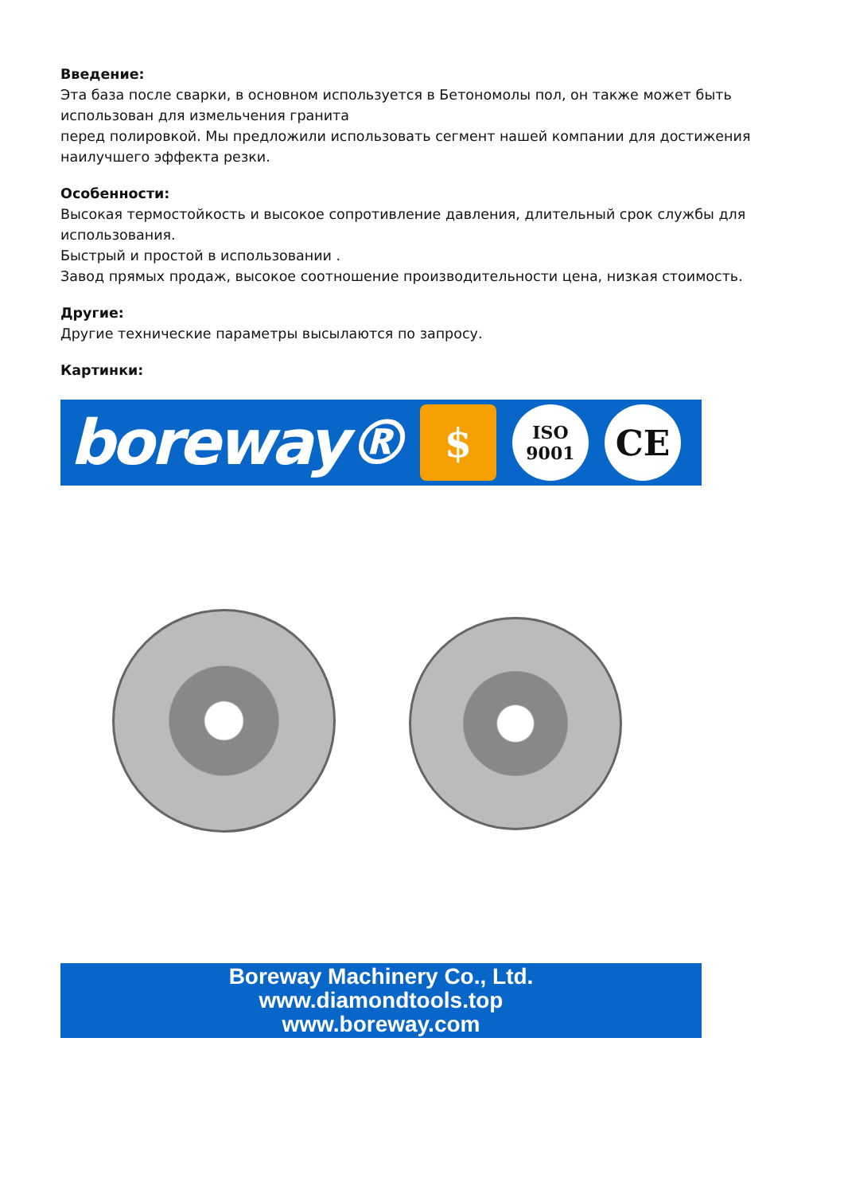Введение:
Эта база после сварки, в основном используется в Бетономолы пол, он также может быть использован для измельчения гранита
перед полировкой. Мы предложили использовать сегмент нашей компании для достижения наилучшего эффекта резки.
Особенности:
Высокая термостойкость и высокое сопротивление давления, длительный срок службы для использования.
Быстрый и простой в использовании .
Завод прямых продаж, высокое соотношение производительности цена, низкая стоимость.
Другие:
Другие технические параметры высылаются по запросу.
Картинки:
boreway®
$
ISO
9001
CE
Boreway Machinery Co., Ltd.
www.diamondtools.top
www.boreway.com